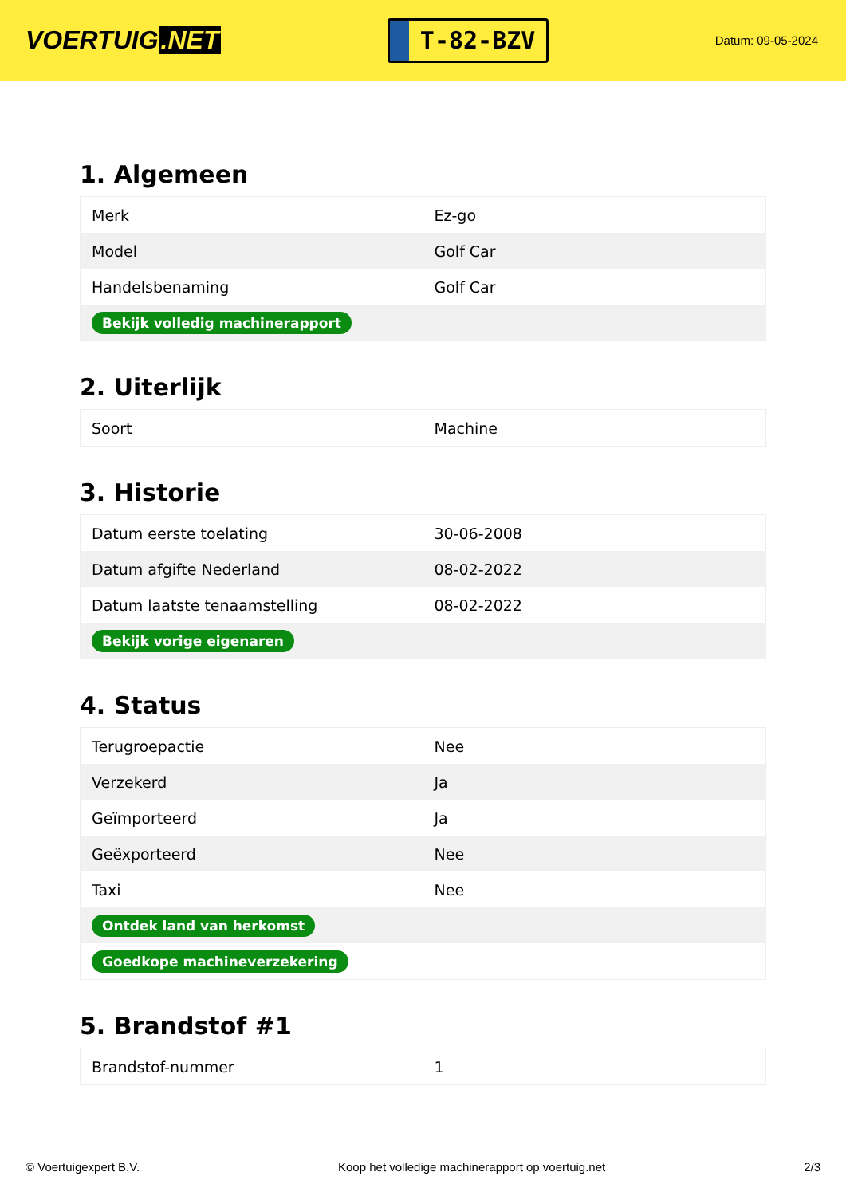VOERTUIG.NET
T-82-BZV
Datum: 09-05-2024
1. Algemeen
| Merk | Ez-go |
| Model | Golf Car |
| Handelsbenaming | Golf Car |
| Bekijk volledig machinerapport | |
2. Uiterlijk
| Soort | Machine |
3. Historie
| Datum eerste toelating | 30-06-2008 |
| Datum afgifte Nederland | 08-02-2022 |
| Datum laatste tenaamstelling | 08-02-2022 |
| Bekijk vorige eigenaren | |
4. Status
| Terugroepactie | Nee |
| Verzekerd | Ja |
| Geïmporteerd | Ja |
| Geëxporteerd | Nee |
| Taxi | Nee |
| Ontdek land van herkomst | |
| Goedkope machineverzekering | |
5. Brandstof #1
| Brandstof-nummer | 1 |
© Voertuigexpert B.V. Koop het volledige machinerapport op voertuig.net 2/3